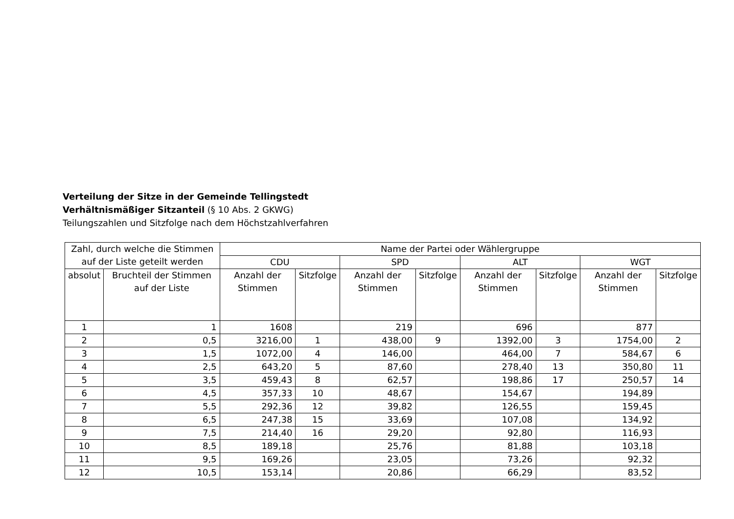Verteilung der Sitze in der Gemeinde Tellingstedt
Verhältnismäßiger Sitzanteil (§ 10 Abs. 2 GKWG)
Teilungszahlen und Sitzfolge nach dem Höchstzahlverfahren
| Zahl, durch welche die Stimmen auf der Liste geteilt werden | | Name der Partei oder Wählergruppe | | | | | | | |
| --- | --- | --- | --- | --- | --- | --- | --- | --- | --- |
| | | CDU | | SPD | | ALT | | WGT | |
| absolut | Bruchteil der Stimmen auf der Liste | Anzahl der Stimmen | Sitzfolge | Anzahl der Stimmen | Sitzfolge | Anzahl der Stimmen | Sitzfolge | Anzahl der Stimmen | Sitzfolge |
| 1 | 1 | 1608 | | 219 | | 696 | | 877 | |
| 2 | 0,5 | 3216,00 | 1 | 438,00 | 9 | 1392,00 | 3 | 1754,00 | 2 |
| 3 | 1,5 | 1072,00 | 4 | 146,00 | | 464,00 | 7 | 584,67 | 6 |
| 4 | 2,5 | 643,20 | 5 | 87,60 | | 278,40 | 13 | 350,80 | 11 |
| 5 | 3,5 | 459,43 | 8 | 62,57 | | 198,86 | 17 | 250,57 | 14 |
| 6 | 4,5 | 357,33 | 10 | 48,67 | | 154,67 | | 194,89 | |
| 7 | 5,5 | 292,36 | 12 | 39,82 | | 126,55 | | 159,45 | |
| 8 | 6,5 | 247,38 | 15 | 33,69 | | 107,08 | | 134,92 | |
| 9 | 7,5 | 214,40 | 16 | 29,20 | | 92,80 | | 116,93 | |
| 10 | 8,5 | 189,18 | | 25,76 | | 81,88 | | 103,18 | |
| 11 | 9,5 | 169,26 | | 23,05 | | 73,26 | | 92,32 | |
| 12 | 10,5 | 153,14 | | 20,86 | | 66,29 | | 83,52 | |